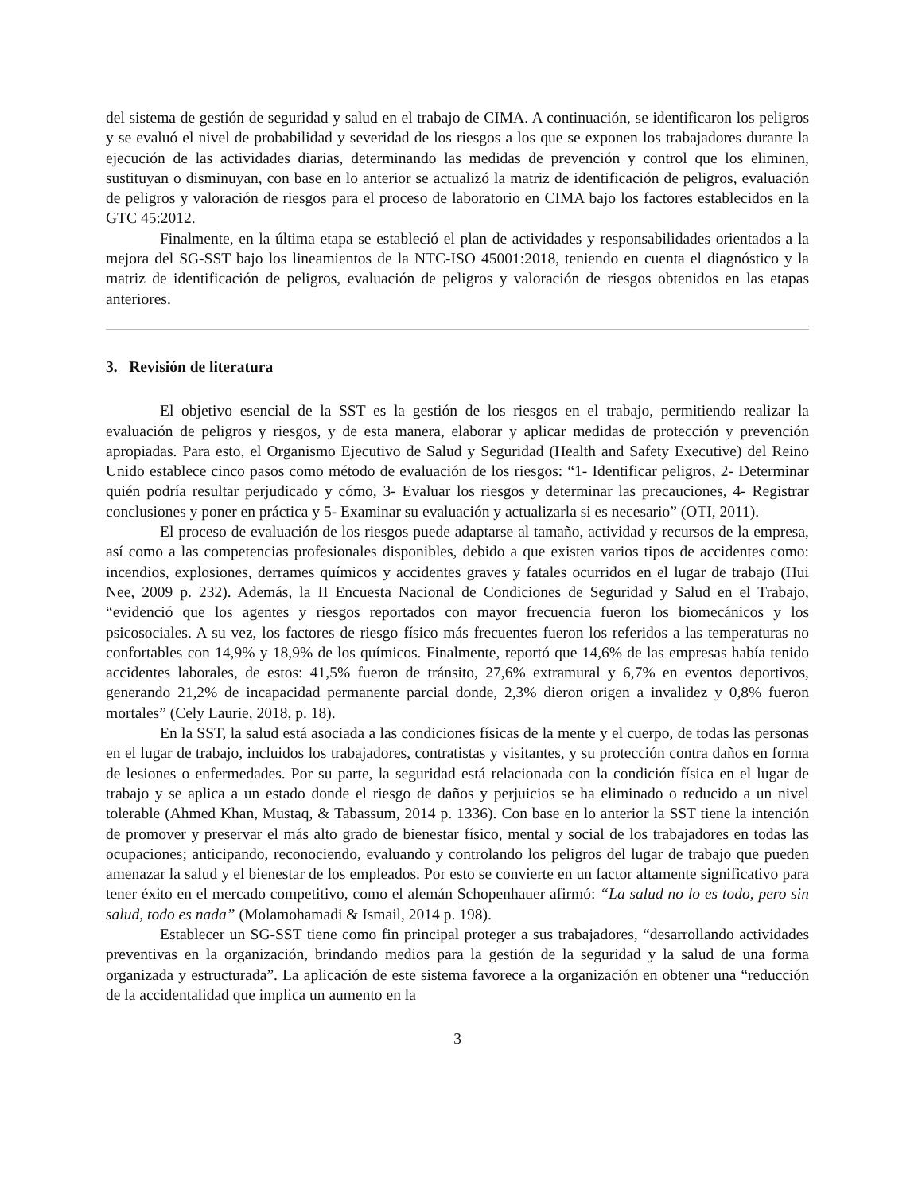del sistema de gestión de seguridad y salud en el trabajo de CIMA. A continuación, se identificaron los peligros y se evaluó el nivel de probabilidad y severidad de los riesgos a los que se exponen los trabajadores durante la ejecución de las actividades diarias, determinando las medidas de prevención y control que los eliminen, sustituyan o disminuyan, con base en lo anterior se actualizó la matriz de identificación de peligros, evaluación de peligros y valoración de riesgos para el proceso de laboratorio en CIMA bajo los factores establecidos en la GTC 45:2012.
Finalmente, en la última etapa se estableció el plan de actividades y responsabilidades orientados a la mejora del SG-SST bajo los lineamientos de la NTC-ISO 45001:2018, teniendo en cuenta el diagnóstico y la matriz de identificación de peligros, evaluación de peligros y valoración de riesgos obtenidos en las etapas anteriores.
3. Revisión de literatura
El objetivo esencial de la SST es la gestión de los riesgos en el trabajo, permitiendo realizar la evaluación de peligros y riesgos, y de esta manera, elaborar y aplicar medidas de protección y prevención apropiadas. Para esto, el Organismo Ejecutivo de Salud y Seguridad (Health and Safety Executive) del Reino Unido establece cinco pasos como método de evaluación de los riesgos: “1- Identificar peligros, 2- Determinar quién podría resultar perjudicado y cómo, 3- Evaluar los riesgos y determinar las precauciones, 4- Registrar conclusiones y poner en práctica y 5- Examinar su evaluación y actualizarla si es necesario” (OTI, 2011).
El proceso de evaluación de los riesgos puede adaptarse al tamaño, actividad y recursos de la empresa, así como a las competencias profesionales disponibles, debido a que existen varios tipos de accidentes como: incendios, explosiones, derrames químicos y accidentes graves y fatales ocurridos en el lugar de trabajo (Hui Nee, 2009 p. 232). Además, la II Encuesta Nacional de Condiciones de Seguridad y Salud en el Trabajo, “evidenció que los agentes y riesgos reportados con mayor frecuencia fueron los biomecánicos y los psicosociales. A su vez, los factores de riesgo físico más frecuentes fueron los referidos a las temperaturas no confortables con 14,9% y 18,9% de los químicos. Finalmente, reportó que 14,6% de las empresas había tenido accidentes laborales, de estos: 41,5% fueron de tránsito, 27,6% extramural y 6,7% en eventos deportivos, generando 21,2% de incapacidad permanente parcial donde, 2,3% dieron origen a invalidez y 0,8% fueron mortales” (Cely Laurie, 2018, p. 18).
En la SST, la salud está asociada a las condiciones físicas de la mente y el cuerpo, de todas las personas en el lugar de trabajo, incluidos los trabajadores, contratistas y visitantes, y su protección contra daños en forma de lesiones o enfermedades. Por su parte, la seguridad está relacionada con la condición física en el lugar de trabajo y se aplica a un estado donde el riesgo de daños y perjuicios se ha eliminado o reducido a un nivel tolerable (Ahmed Khan, Mustaq, & Tabassum, 2014 p. 1336). Con base en lo anterior la SST tiene la intención de promover y preservar el más alto grado de bienestar físico, mental y social de los trabajadores en todas las ocupaciones; anticipando, reconociendo, evaluando y controlando los peligros del lugar de trabajo que pueden amenazar la salud y el bienestar de los empleados. Por esto se convierte en un factor altamente significativo para tener éxito en el mercado competitivo, como el alemán Schopenhauer afirmó: “La salud no lo es todo, pero sin salud, todo es nada” (Molamohamadi & Ismail, 2014 p. 198).
Establecer un SG-SST tiene como fin principal proteger a sus trabajadores, “desarrollando actividades preventivas en la organización, brindando medios para la gestión de la seguridad y la salud de una forma organizada y estructurada”. La aplicación de este sistema favorece a la organización en obtener una “reducción de la accidentalidad que implica un aumento en la
3